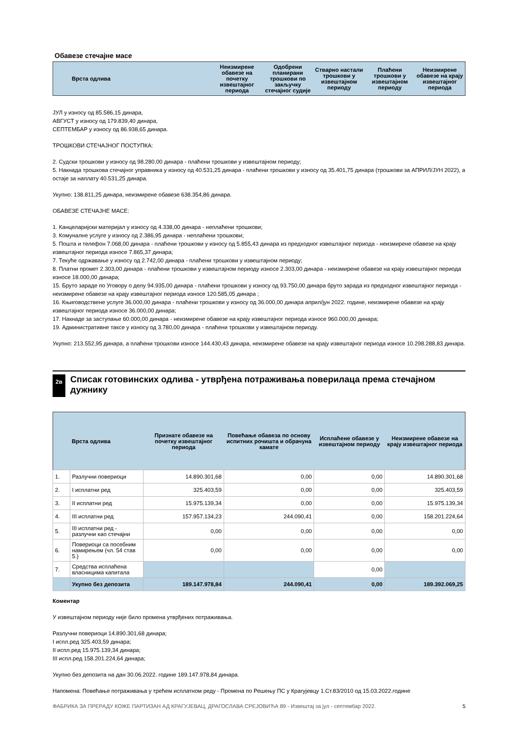Обавезе стечајне масе
| Врста одлива | Неизмирене обавезе на почетку извештајног периода | Одобрени планирани трошкови по закључку стечајног судије | Стварно настали трошкови у извештајном периоду | Плаћени трошкови у извештајном периоду | Неизмирене обавезе на крају извештајног периода |
| --- | --- | --- | --- | --- | --- |
ЈУЛ у износу од 85.586,15 динара,
АВГУСТ у износу од 179.839,40 динара,
СЕПТЕМБАР у износу од 86.938,65 динара.
ТРОШКОВИ СТЕЧАЈНОГ ПОСТУПКА:
2. Судски трошкови у износу од 98.280,00 динара - плаћени трошкови у извештајном периоду;
5. Накнада трошкова стечајног управника у износу од 40.531,25 динара - плаћени трошкови у износу од 35.401,75 динара (трошкови за АПРИЛ/ЈУН 2022), а остаје за наплату 40.531,25 динара.
Укупно: 138.811,25 динара, неизмирене обавезе 638.354,86 динара.
ОБАВЕЗЕ СТЕЧАЈНЕ МАСЕ:
1. Канцеларијски материјал у износу од 4.338,00 динара - неплаћени трошкови;
3. Комуналне услуге у износу од 2.386,95 динара - неплаћени трошкови;
5. Пошта и телефон 7.068,00 динара - плаћени трошкови у износу од 5.855,43 динара из предходног извештајног периода - неизмирене обавезе на крају извештајног периода износе 7.865,37 динара;
7. Текуће одржавање у износу од 2.742,00 динара - плаћени трошкови у извештајном периоду;
8. Платни промет 2.303,00 динара - плаћени трошкови у извештајном периоду износе 2.303,00 динара - неизмирене обавезе на крају извештајног периода износе 18.000,00 динара;
15. Бруто зараде по Уговору о делу 94.935,00 динара - плаћени трошкови у износу од 93.750,00 динара бруто зарада из предходног извештајног периода - неизмирене обавезе на крају извештајног периода износе 120.585,05 динара ;
16. Књиговодствене услуге 36.000,00 динара - плаћени трошкови у износу од 36.000,00 динара април/јун 2022. године, неизмирене обавезе на крају извештајног периода износе 36.000,00 динара;
17. Накнаде за заступање 60.000,00 динара - неизмирене обавезе на крају извештајног периода износе 960.000,00 динара;
19. Административне таксе у износу од 3.780,00 динара - плаћени трошкови у извештајном периоду.
Укупно: 213.552,95 динара, а плаћени трошкови износе 144.430,43 динара, неизмирене обавезе на крају извештајног периода износе 10.298.288,83 динара.
2в Списак готовинских одлива - утврђена потраживања поверилаца према стечајном дужнику
| | Врста одлива | Признате обавезе на почетку извештајног периода | Повећање обавеза по основу испитних рочишта и обрачуна камате | Исплаћене обавезе у извештајном периоду | Неизмирене обавезе на крају извештајног периода |
| --- | --- | --- | --- | --- | --- |
| 1. | Разлучни повериоци | 14.890.301,68 | 0,00 | 0,00 | 14.890.301,68 |
| 2. | I исплатни ред | 325.403,59 | 0,00 | 0,00 | 325.403,59 |
| 3. | II исплатни ред | 15.975.139,34 | 0,00 | 0,00 | 15.975.139,34 |
| 4. | III исплатни ред | 157.957.134,23 | 244.090,41 | 0,00 | 158.201.224,64 |
| 5. | III исплатни ред - разлучни као стечајни | 0,00 | 0,00 | 0,00 | 0,00 |
| 6. | Повериоци са посебним намирењем (чл. 54 став 5.) | 0,00 | 0,00 | 0,00 | 0,00 |
| 7. | Средства исплаћена власницима капитала | | | 0,00 | |
| | Укупно без депозита | 189.147.978,84 | 244.090,41 | 0,00 | 189.392.069,25 |
Коментар
У извештајном периоду није било промена утврђених потраживања.
Разлучни повериоци 14.890.301,68 динара;
I испл.ред 325.403,59 динара;
II испл.ред 15.975.139,34 динара;
III испл.ред 158.201.224,64 динара;
Укупно без депозита на дан 30.06.2022. године 189.147.978,84 динара.
Напомена: Повећање потраживања у трећем исплатном реду - Промена по Решењу ПС у Крагујевцу 1.Ст.83/2010 од 15.03.2022.године
ФАБРИКА ЗА ПРЕРАДУ КОЖЕ ПАРТИЗАН АД КРАГУЈЕВАЦ, ДРАГОСЛАВА СРЕЈОВИЋА 89 - Извештај за јул - септембар 2022. 5